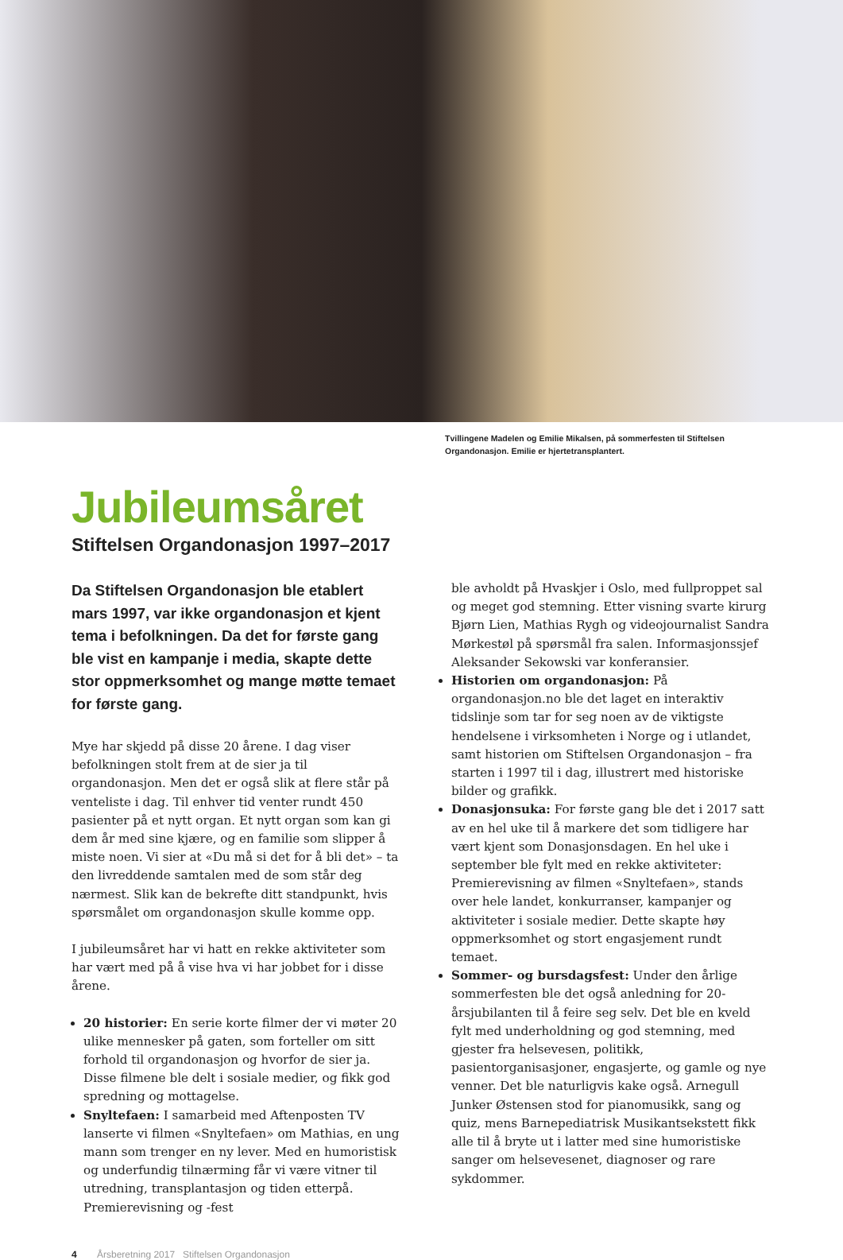Tvillingene Madelen og Emilie Mikalsen, på sommerfesten til Stiftelsen Organdonasjon. Emilie er hjertetransplantert.
Jubileumsåret
Stiftelsen Organdonasjon 1997–2017
Da Stiftelsen Organdonasjon ble etablert mars 1997, var ikke organdonasjon et kjent tema i befolkningen. Da det for første gang ble vist en kampanje i media, skapte dette stor oppmerksomhet og mange møtte temaet for første gang.
Mye har skjedd på disse 20 årene. I dag viser befolkningen stolt frem at de sier ja til organdonasjon. Men det er også slik at flere står på venteliste i dag. Til enhver tid venter rundt 450 pasienter på et nytt organ. Et nytt organ som kan gi dem år med sine kjære, og en familie som slipper å miste noen. Vi sier at «Du må si det for å bli det» – ta den livreddende samtalen med de som står deg nærmest. Slik kan de bekrefte ditt standpunkt, hvis spørsmålet om organdonasjon skulle komme opp.
I jubileumsåret har vi hatt en rekke aktiviteter som har vært med på å vise hva vi har jobbet for i disse årene.
20 historier: En serie korte filmer der vi møter 20 ulike mennesker på gaten, som forteller om sitt forhold til organdonasjon og hvorfor de sier ja. Disse filmene ble delt i sosiale medier, og fikk god spredning og mottagelse.
Snyltefaen: I samarbeid med Aftenposten TV lanserte vi filmen «Snyltefaen» om Mathias, en ung mann som trenger en ny lever. Med en humoristisk og underfundig tilnærming får vi være vitner til utredning, transplantasjon og tiden etterpå. Premierevisning og -fest
ble avholdt på Hvaskjer i Oslo, med fullproppet sal og meget god stemning. Etter visning svarte kirurg Bjørn Lien, Mathias Rygh og videojournalist Sandra Mørkestøl på spørsmål fra salen. Informasjonssjef Aleksander Sekowski var konferansier.
Historien om organdonasjon: På organdonasjon.no ble det laget en interaktiv tidslinje som tar for seg noen av de viktigste hendelsene i virksomheten i Norge og i utlandet, samt historien om Stiftelsen Organdonasjon – fra starten i 1997 til i dag, illustrert med historiske bilder og grafikk.
Donasjonsuka: For første gang ble det i 2017 satt av en hel uke til å markere det som tidligere har vært kjent som Donasjonsdagen. En hel uke i september ble fylt med en rekke aktiviteter: Premierevisning av filmen «Snyltefaen», stands over hele landet, konkurranser, kampanjer og aktiviteter i sosiale medier. Dette skapte høy oppmerksomhet og stort engasjement rundt temaet.
Sommer- og bursdagsfest: Under den årlige sommerfesten ble det også anledning for 20-årsjubilanten til å feire seg selv. Det ble en kveld fylt med underholdning og god stemning, med gjester fra helsevesen, politikk, pasientorganisasjoner, engasjerte, og gamle og nye venner. Det ble naturligvis kake også. Arnegull Junker Østensen stod for pianomusikk, sang og quiz, mens Barnepediatrisk Musikantsekstett fikk alle til å bryte ut i latter med sine humoristiske sanger om helsevesenet, diagnoser og rare sykdommer.
4 Årsberetning 2017 Stiftelsen Organdonasjon